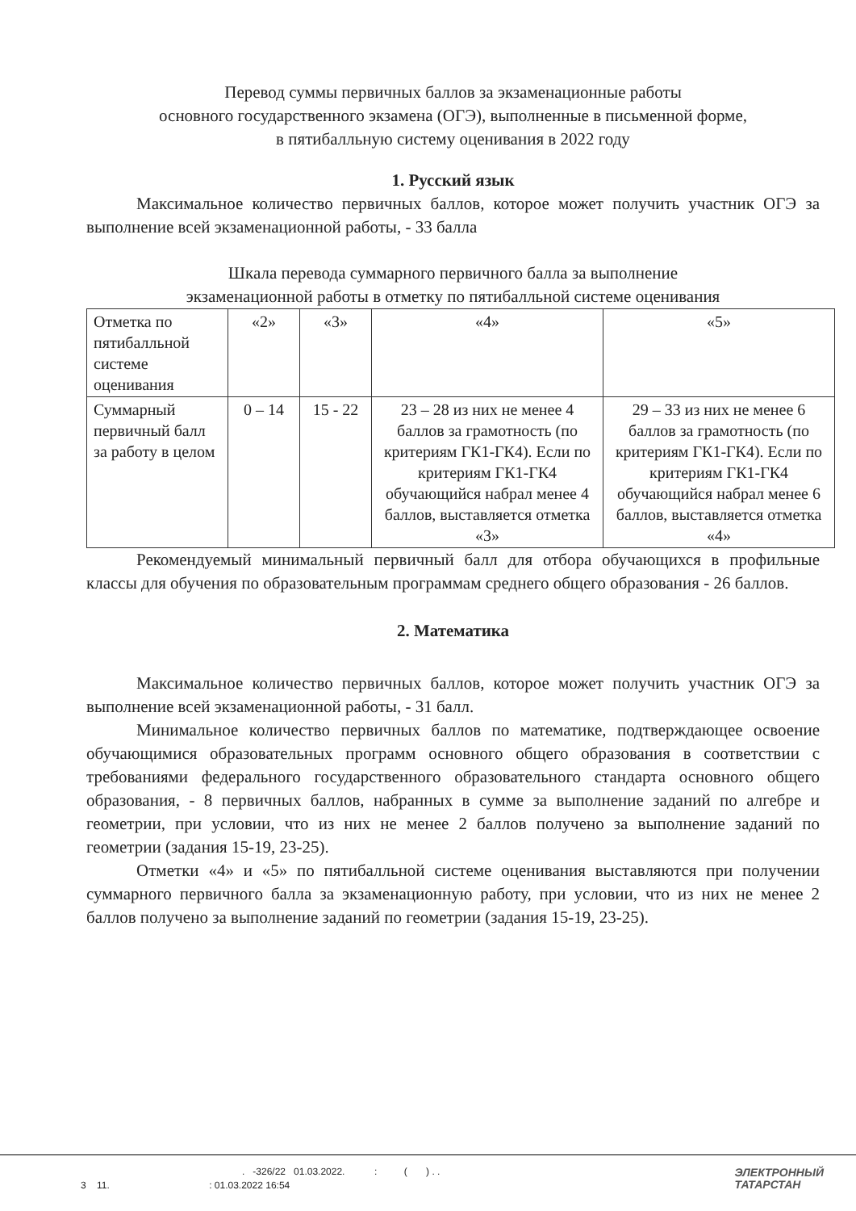Перевод суммы первичных баллов за экзаменационные работы
основного государственного экзамена (ОГЭ), выполненные в письменной форме,
в пятибалльную систему оценивания в 2022 году
1. Русский язык
Максимальное количество первичных баллов, которое может получить участник ОГЭ за выполнение всей экзаменационной работы, - 33 балла
Шкала перевода суммарного первичного балла за выполнение
экзаменационной работы в отметку по пятибалльной системе оценивания
| Отметка по пятибалльной системе оценивания | «2» | «3» | «4» | «5» |
| Суммарный первичный балл за работу в целом | 0 – 14 | 15 - 22 | 23 – 28 из них не менее 4 баллов за грамотность (по критериям ГК1-ГК4). Если по критериям ГК1-ГК4 обучающийся набрал менее 4 баллов, выставляется отметка «3» | 29 – 33 из них не менее 6 баллов за грамотность (по критериям ГК1-ГК4). Если по критериям ГК1-ГК4 обучающийся набрал менее 6 баллов, выставляется отметка «4» |
Рекомендуемый минимальный первичный балл для отбора обучающихся в профильные классы для обучения по образовательным программам среднего общего образования - 26 баллов.
2. Математика
Максимальное количество первичных баллов, которое может получить участник ОГЭ за выполнение всей экзаменационной работы, - 31 балл.
Минимальное количество первичных баллов по математике, подтверждающее освоение обучающимися образовательных программ основного общего образования в соответствии с требованиями федерального государственного образовательного стандарта основного общего образования, - 8 первичных баллов, набранных в сумме за выполнение заданий по алгебре и геометрии, при условии, что из них не менее 2 баллов получено за выполнение заданий по геометрии (задания 15-19, 23-25).
Отметки «4» и «5» по пятибалльной системе оценивания выставляются при получении суммарного первичного балла за экзаменационную работу, при условии, что из них не менее 2 баллов получено за выполнение заданий по геометрии (задания 15-19, 23-25).
. -326/22 01.03.2022. : ( ) . .
3 11. : 01.03.2022 16:54
ЭЛЕКТРОННЫЙ
ТАТАРСТАН